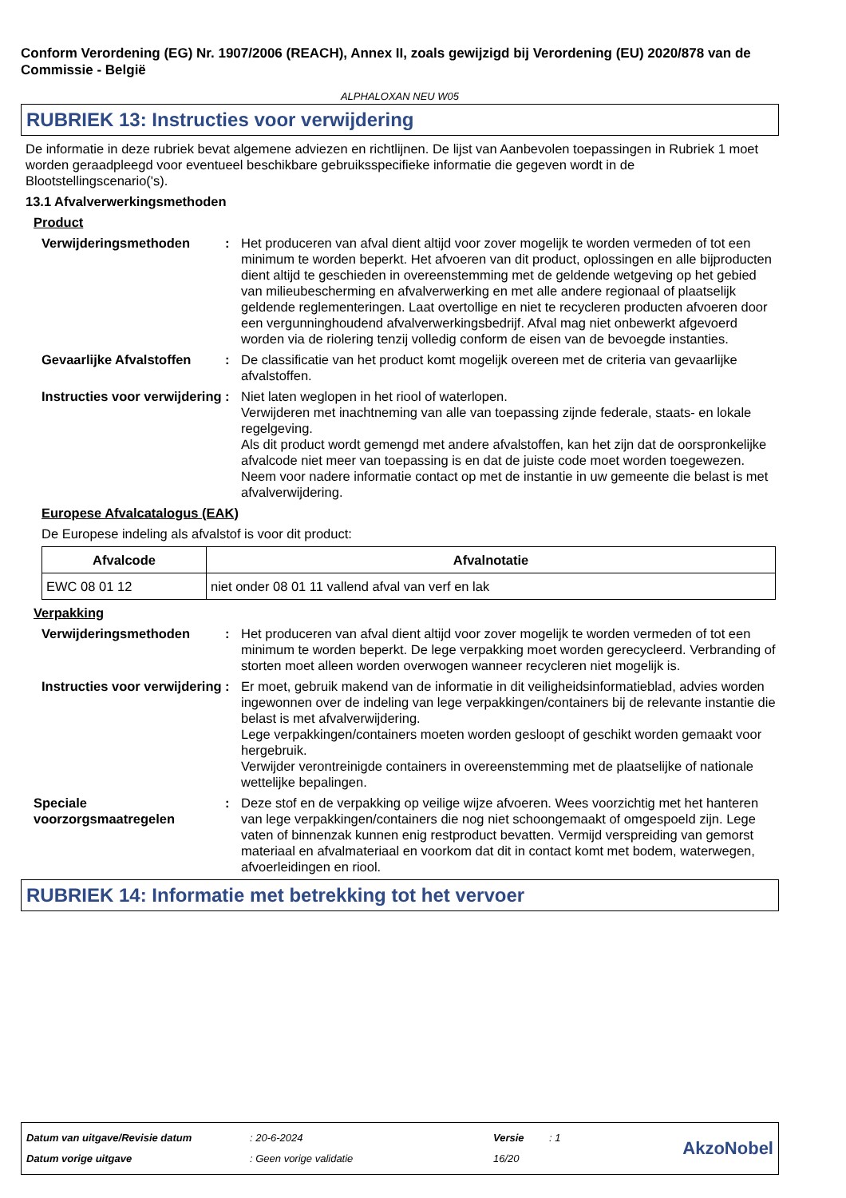Conform Verordening (EG) Nr. 1907/2006 (REACH), Annex II, zoals gewijzigd bij Verordening (EU) 2020/878 van de Commissie - België
ALPHALOXAN NEU W05
RUBRIEK 13: Instructies voor verwijdering
De informatie in deze rubriek bevat algemene adviezen en richtlijnen. De lijst van Aanbevolen toepassingen in Rubriek 1 moet worden geraadpleegd voor eventueel beschikbare gebruiksspecifieke informatie die gegeven wordt in de Blootstellingscenario('s).
13.1 Afvalverwerkingsmethoden
Product
Verwijderingsmethoden : Het produceren van afval dient altijd voor zover mogelijk te worden vermeden of tot een minimum te worden beperkt. Het afvoeren van dit product, oplossingen en alle bijproducten dient altijd te geschieden in overeenstemming met de geldende wetgeving op het gebied van milieubescherming en afvalverwerking en met alle andere regionaal of plaatselijk geldende reglementeringen. Laat overtollige en niet te recycleren producten afvoeren door een vergunninghoudend afvalverwerkingsbedrijf. Afval mag niet onbewerkt afgevoerd worden via de riolering tenzij volledig conform de eisen van de bevoegde instanties.
Gevaarlijke Afvalstoffen
: De classificatie van het product komt mogelijk overeen met de criteria van gevaarlijke afvalstoffen.
Instructies voor verwijdering
: Niet laten weglopen in het riool of waterlopen.
Verwijderen met inachtneming van alle van toepassing zijnde federale, staats- en lokale regelgeving.
Als dit product wordt gemengd met andere afvalstoffen, kan het zijn dat de oorspronkelijke afvalcode niet meer van toepassing is en dat de juiste code moet worden toegewezen.
Neem voor nadere informatie contact op met de instantie in uw gemeente die belast is met afvalverwijdering.
Europese Afvalcatalogus (EAK)
De Europese indeling als afvalstof is voor dit product:
| Afvalcode | Afvalnotatie |
| --- | --- |
| EWC 08 01 12 | niet onder 08 01 11 vallend afval van verf en lak |
Verpakking
Verwijderingsmethoden : Het produceren van afval dient altijd voor zover mogelijk te worden vermeden of tot een minimum te worden beperkt. De lege verpakking moet worden gerecycleerd. Verbranding of storten moet alleen worden overwogen wanneer recycleren niet mogelijk is.
Instructies voor verwijdering
: Er moet, gebruik makend van de informatie in dit veiligheidsinformatieblad, advies worden ingewonnen over de indeling van lege verpakkingen/containers bij de relevante instantie die belast is met afvalverwijdering.
Lege verpakkingen/containers moeten worden gesloopt of geschikt worden gemaakt voor hergebruik.
Verwijder verontreinigde containers in overeenstemming met de plaatselijke of nationale wettelijke bepalingen.
Speciale voorzorgsmaatregelen
: Deze stof en de verpakking op veilige wijze afvoeren. Wees voorzichtig met het hanteren van lege verpakkingen/containers die nog niet schoongemaakt of omgespoeld zijn. Lege vaten of binnenzak kunnen enig restproduct bevatten. Vermijd verspreiding van gemorst materiaal en afvalmateriaal en voorkom dat dit in contact komt met bodem, waterwegen, afvoerleidingen en riool.
RUBRIEK 14: Informatie met betrekking tot het vervoer
Datum van uitgave/Revisie datum
Datum vorige uitgave
: 20-6-2024
: Geen vorige validatie
Versie
16/20
: 1
AkzoNobel